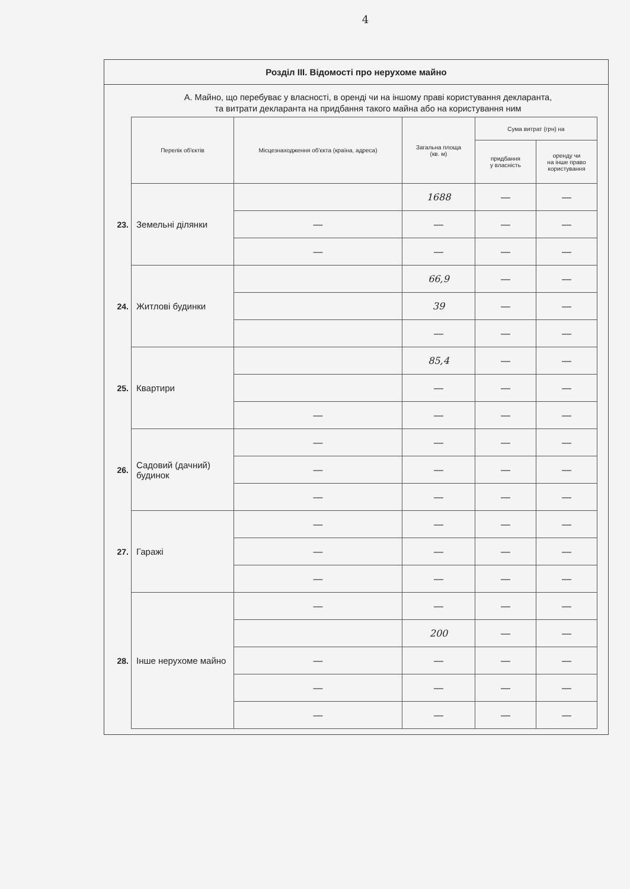4
Розділ ІІІ. Відомості про нерухоме майно
А. Майно, що перебуває у власності, в оренді чи на іншому праві користування декларанта,
та витрати декларанта на придбання такого майна або на користування ним
| | Перелік об'єктів | Місцезнаходження об'єкта (країна, адреса) | Загальна площа (кв. м) | Сума витрат (грн) на | |
| | | | | придбання у власність | оренду чи на інше право користування |
| 23. | Земельні ділянки | | 1688 | — | — |
| | | — | — | — | — |
| | | — | — | — | — |
| 24. | Житлові будинки | | 66,9 | — | — |
| | | | 39 | — | — |
| | | | — | — | — |
| 25. | Квартири | | 85,4 | — | — |
| | | | — | — | — |
| | | — | — | — | — |
| 26. | Садовий (дачний) будинок | — | — | — | — |
| | | — | — | — | — |
| | | — | — | — | — |
| 27. | Гаражі | — | — | — | — |
| | | — | — | — | — |
| | | — | — | — | — |
| 28. | Інше нерухоме майно | — | — | — | — |
| | | | 200 | — | — |
| | | — | — | — | — |
| | | — | — | — | — |
| | | — | — | — | — |